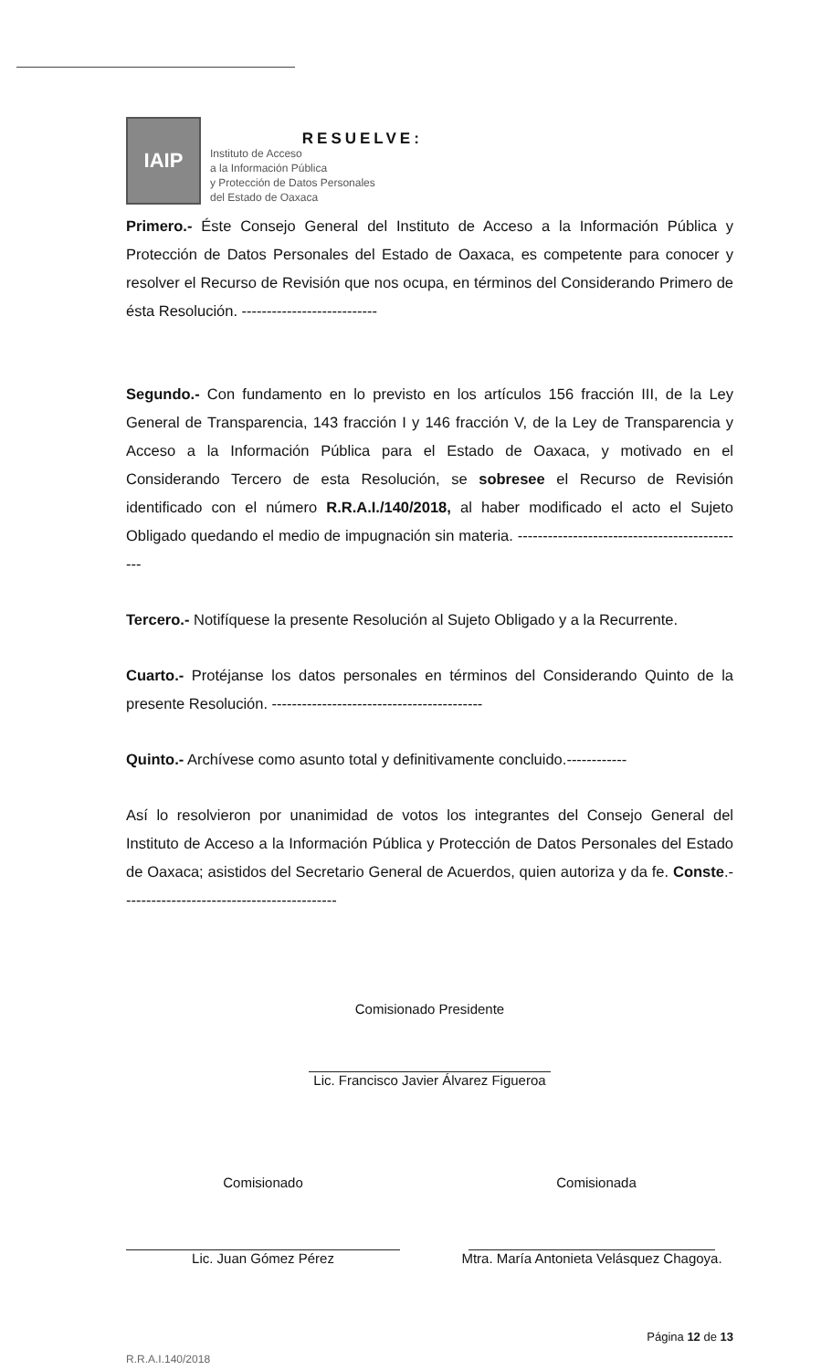IAIP
Instituto de Acceso
a la Información Pública
y Protección de Datos Personales
del Estado de Oaxaca
RESUELVE:
Primero.- Éste Consejo General del Instituto de Acceso a la Información Pública y Protección de Datos Personales del Estado de Oaxaca, es competente para conocer y resolver el Recurso de Revisión que nos ocupa, en términos del Considerando Primero de ésta Resolución. ---------------------------
Segundo.- Con fundamento en lo previsto en los artículos 156 fracción III, de la Ley General de Transparencia, 143 fracción I y 146 fracción V, de la Ley de Transparencia y Acceso a la Información Pública para el Estado de Oaxaca, y motivado en el Considerando Tercero de esta Resolución, se sobresee el Recurso de Revisión identificado con el número R.R.A.I./140/2018, al haber modificado el acto el Sujeto Obligado quedando el medio de impugnación sin materia. ----------------------------------------------
Tercero.- Notifíquese la presente Resolución al Sujeto Obligado y a la Recurrente.
Cuarto.- Protéjanse los datos personales en términos del Considerando Quinto de la presente Resolución. ------------------------------------------
Quinto.- Archívese como asunto total y definitivamente concluido.------------
Así lo resolvieron por unanimidad de votos los integrantes del Consejo General del Instituto de Acceso a la Información Pública y Protección de Datos Personales del Estado de Oaxaca; asistidos del Secretario General de Acuerdos, quien autoriza y da fe. Conste.-------------------------------------------
Comisionado Presidente
Lic. Francisco Javier Álvarez Figueroa
Comisionado Comisionada
Lic. Juan Gómez Pérez Mtra. María Antonieta Velásquez Chagoya.
Página 12 de 13
R.R.A.I.140/2018